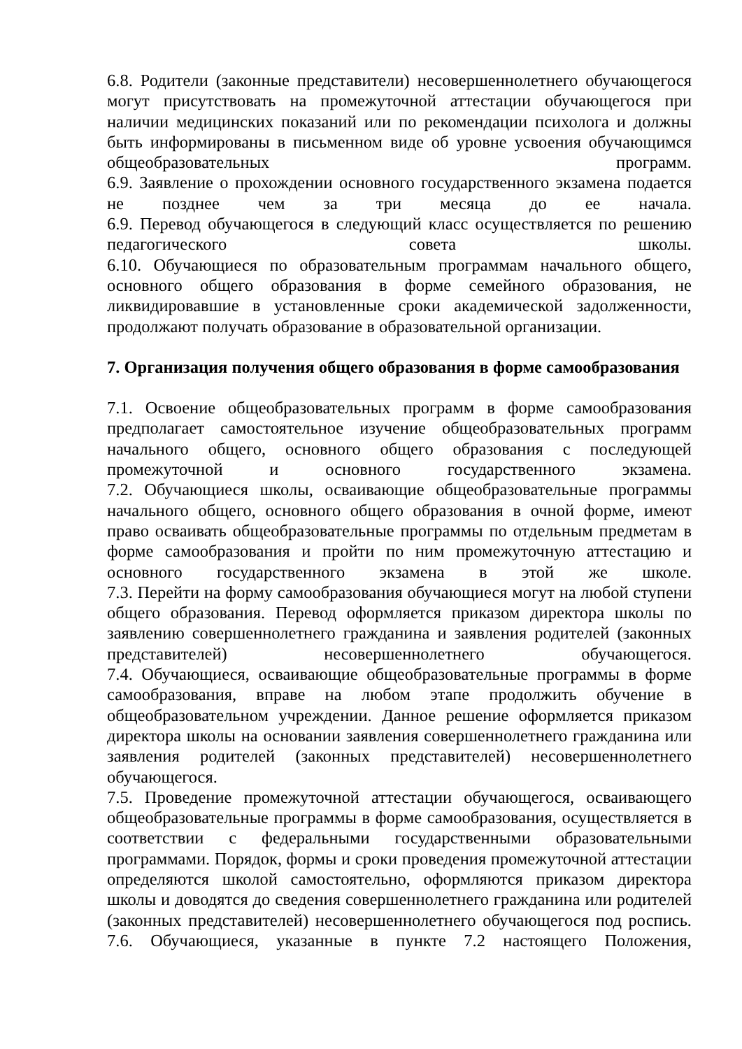6.8. Родители (законные представители) несовершеннолетнего обучающегося могут присутствовать на промежуточной аттестации обучающегося при наличии медицинских показаний или по рекомендации психолога и должны быть информированы в письменном виде об уровне усвоения обучающимся общеобразовательных программ.
6.9. Заявление о прохождении основного государственного экзамена подается не позднее чем за три месяца до ее начала.
6.9. Перевод обучающегося в следующий класс осуществляется по решению педагогического совета школы.
6.10. Обучающиеся по образовательным программам начального общего, основного общего образования в форме семейного образования, не ликвидировавшие в установленные сроки академической задолженности, продолжают получать образование в образовательной организации.
7. Организация получения общего образования в форме самообразования
7.1. Освоение общеобразовательных программ в форме самообразования предполагает самостоятельное изучение общеобразовательных программ начального общего, основного общего образования с последующей промежуточной и основного государственного экзамена.
7.2. Обучающиеся школы, осваивающие общеобразовательные программы начального общего, основного общего образования в очной форме, имеют право осваивать общеобразовательные программы по отдельным предметам в форме самообразования и пройти по ним промежуточную аттестацию и основного государственного экзамена в этой же школе.
7.3. Перейти на форму самообразования обучающиеся могут на любой ступени общего образования. Перевод оформляется приказом директора школы по заявлению совершеннолетнего гражданина и заявления родителей (законных представителей) несовершеннолетнего обучающегося.
7.4. Обучающиеся, осваивающие общеобразовательные программы в форме самообразования, вправе на любом этапе продолжить обучение в общеобразовательном учреждении. Данное решение оформляется приказом директора школы на основании заявления совершеннолетнего гражданина или заявления родителей (законных представителей) несовершеннолетнего обучающегося.
7.5. Проведение промежуточной аттестации обучающегося, осваивающего общеобразовательные программы в форме самообразования, осуществляется в соответствии с федеральными государственными образовательными программами. Порядок, формы и сроки проведения промежуточной аттестации определяются школой самостоятельно, оформляются приказом директора школы и доводятся до сведения совершеннолетнего гражданина или родителей (законных представителей) несовершеннолетнего обучающегося под роспись.
7.6. Обучающиеся, указанные в пункте 7.2 настоящего Положения,